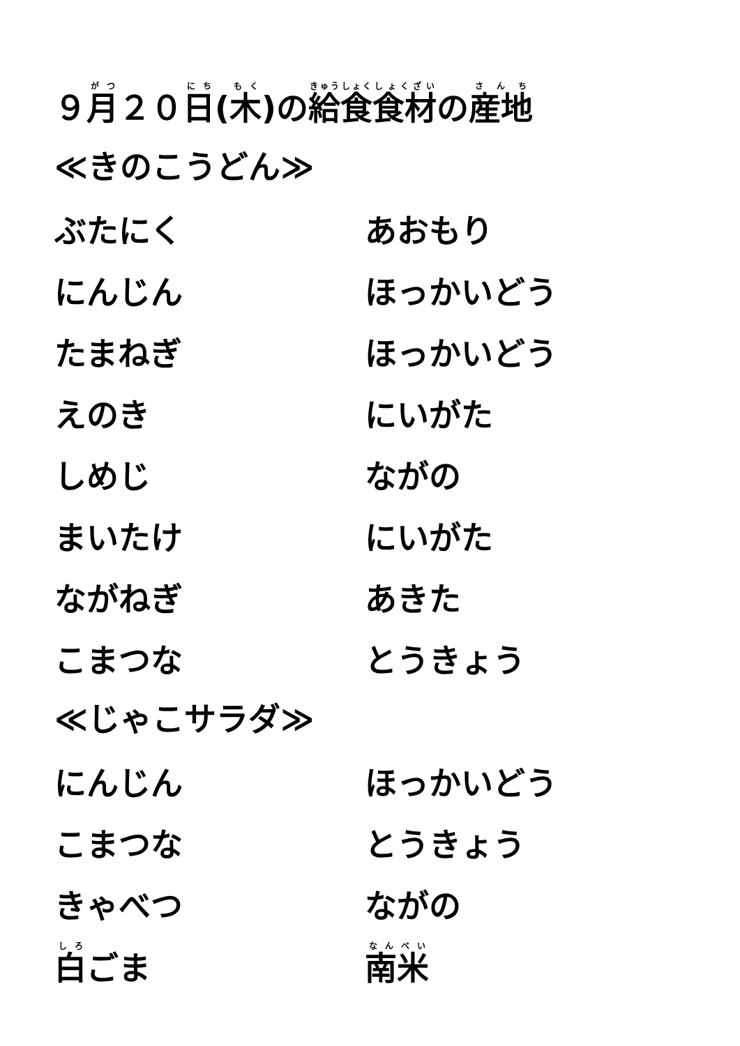９月２０日(木)の給食食材の産地
≪きのこうどん≫
| ぶたにく | あおもり |
| にんじん | ほっかいどう |
| たまねぎ | ほっかいどう |
| えのき | にいがた |
| しめじ | ながの |
| まいたけ | にいがた |
| ながねぎ | あきた |
| こまつな | とうきょう |
≪じゃこサラダ≫
| にんじん | ほっかいどう |
| こまつな | とうきょう |
| きゃべつ | ながの |
| 白 ごま | 南米 |